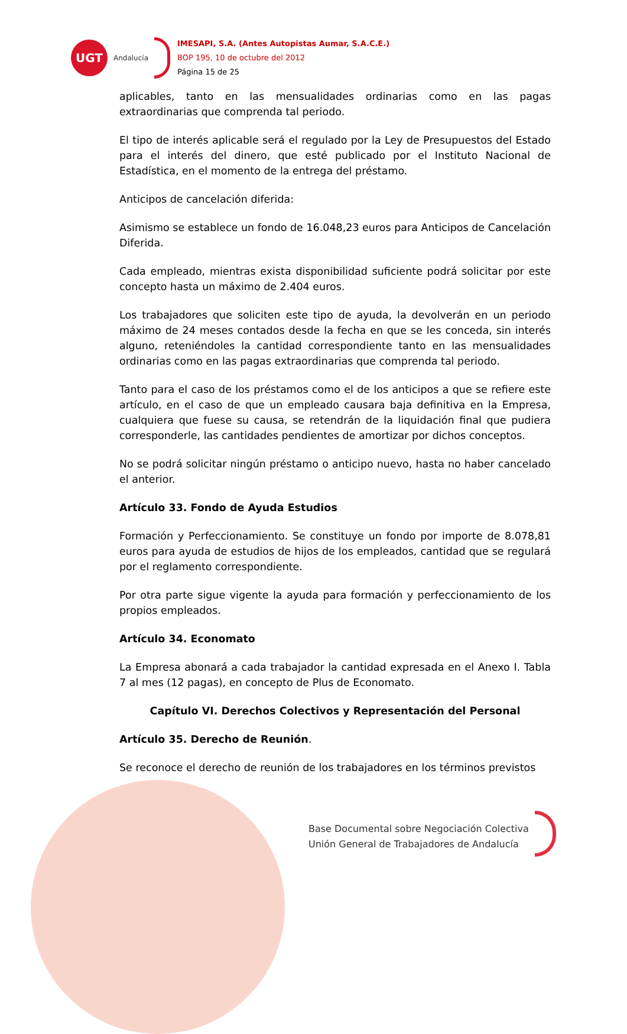UGT
Andalucía
IMESAPI, S.A. (Antes Autopistas Aumar, S.A.C.E.)
BOP 195, 10 de octubre del 2012
Página 15 de 25
aplicables, tanto en las mensualidades ordinarias como en las pagas extraordinarias que comprenda tal periodo.
El tipo de interés aplicable será el regulado por la Ley de Presupuestos del Estado para el interés del dinero, que esté publicado por el Instituto Nacional de Estadística, en el momento de la entrega del préstamo.
Anticipos de cancelación diferida:
Asimismo se establece un fondo de 16.048,23 euros para Anticipos de Cancelación Diferida.
Cada empleado, mientras exista disponibilidad suficiente podrá solicitar por este concepto hasta un máximo de 2.404 euros.
Los trabajadores que soliciten este tipo de ayuda, la devolverán en un periodo máximo de 24 meses contados desde la fecha en que se les conceda, sin interés alguno, reteniéndoles la cantidad correspondiente tanto en las mensualidades ordinarias como en las pagas extraordinarias que comprenda tal periodo.
Tanto para el caso de los préstamos como el de los anticipos a que se refiere este artículo, en el caso de que un empleado causara baja definitiva en la Empresa, cualquiera que fuese su causa, se retendrán de la liquidación final que pudiera corresponderle, las cantidades pendientes de amortizar por dichos conceptos.
No se podrá solicitar ningún préstamo o anticipo nuevo, hasta no haber cancelado el anterior.
Artículo 33. Fondo de Ayuda Estudios
Formación y Perfeccionamiento. Se constituye un fondo por importe de 8.078,81 euros para ayuda de estudios de hijos de los empleados, cantidad que se regulará por el reglamento correspondiente.
Por otra parte sigue vigente la ayuda para formación y perfeccionamiento de los propios empleados.
Artículo 34. Economato
La Empresa abonará a cada trabajador la cantidad expresada en el Anexo I. Tabla 7 al mes (12 pagas), en concepto de Plus de Economato.
Capítulo VI. Derechos Colectivos y Representación del Personal
Artículo 35. Derecho de Reunión.
Se reconoce el derecho de reunión de los trabajadores en los términos previstos
Base Documental sobre Negociación Colectiva
Unión General de Trabajadores de Andalucía